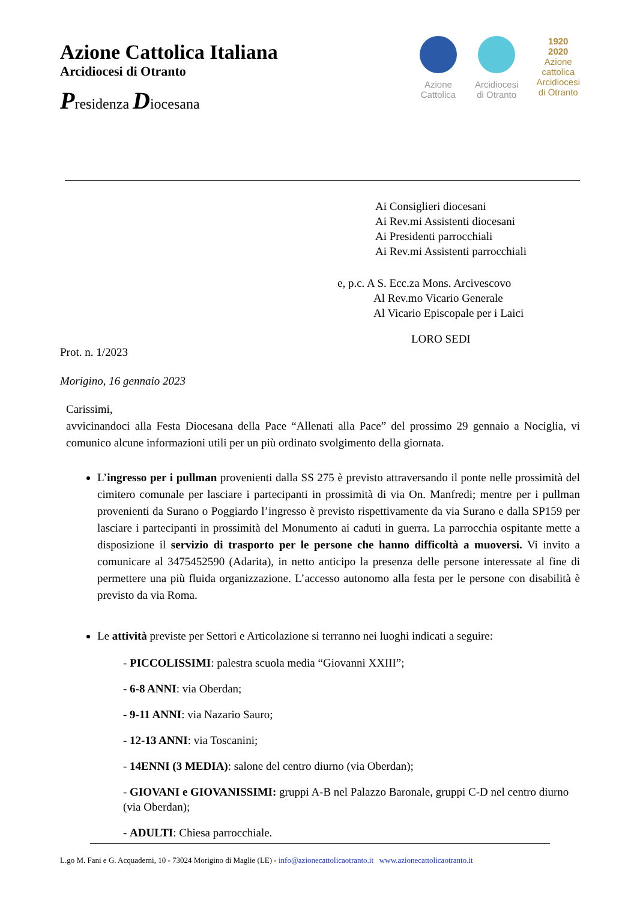Azione Cattolica Italiana
Arcidiocesi di Otranto
Presidenza Diocesana
Azione
Cattolica
Arcidiocesi
di Otranto
1920
2020
Azione
cattolica
Arcidiocesi
di Otranto
Ai Consiglieri diocesani
Ai Rev.mi Assistenti diocesani
Ai Presidenti parrocchiali
Ai Rev.mi Assistenti parrocchiali
e, p.c. A S. Ecc.za Mons. Arcivescovo
Al Rev.mo Vicario Generale
Al Vicario Episcopale per i Laici
LORO SEDI
Prot. n. 1/2023
Morigino, 16 gennaio 2023
Carissimi,
avvicinandoci alla Festa Diocesana della Pace “Allenati alla Pace” del prossimo 29 gennaio a Nociglia, vi comunico alcune informazioni utili per un più ordinato svolgimento della giornata.
L’ingresso per i pullman provenienti dalla SS 275 è previsto attraversando il ponte nelle prossimità del cimitero comunale per lasciare i partecipanti in prossimità di via On. Manfredi; mentre per i pullman provenienti da Surano o Poggiardo l’ingresso è previsto rispettivamente da via Surano e dalla SP159 per lasciare i partecipanti in prossimità del Monumento ai caduti in guerra. La parrocchia ospitante mette a disposizione il servizio di trasporto per le persone che hanno difficoltà a muoversi. Vi invito a comunicare al 3475452590 (Adarita), in netto anticipo la presenza delle persone interessate al fine di permettere una più fluida organizzazione. L’accesso autonomo alla festa per le persone con disabilità è previsto da via Roma.
Le attività previste per Settori e Articolazione si terranno nei luoghi indicati a seguire:
- PICCOLISSIMI: palestra scuola media “Giovanni XXIII”;
- 6-8 ANNI: via Oberdan;
- 9-11 ANNI: via Nazario Sauro;
- 12-13 ANNI: via Toscanini;
- 14ENNI (3 MEDIA): salone del centro diurno (via Oberdan);
- GIOVANI e GIOVANISSIMI: gruppi A-B nel Palazzo Baronale, gruppi C-D nel centro diurno (via Oberdan);
- ADULTI: Chiesa parrocchiale.
L.go M. Fani e G. Acquaderni, 10 - 73024 Morigino di Maglie (LE) - info@azionecattolicaotranto.it www.azionecattolicaotranto.it